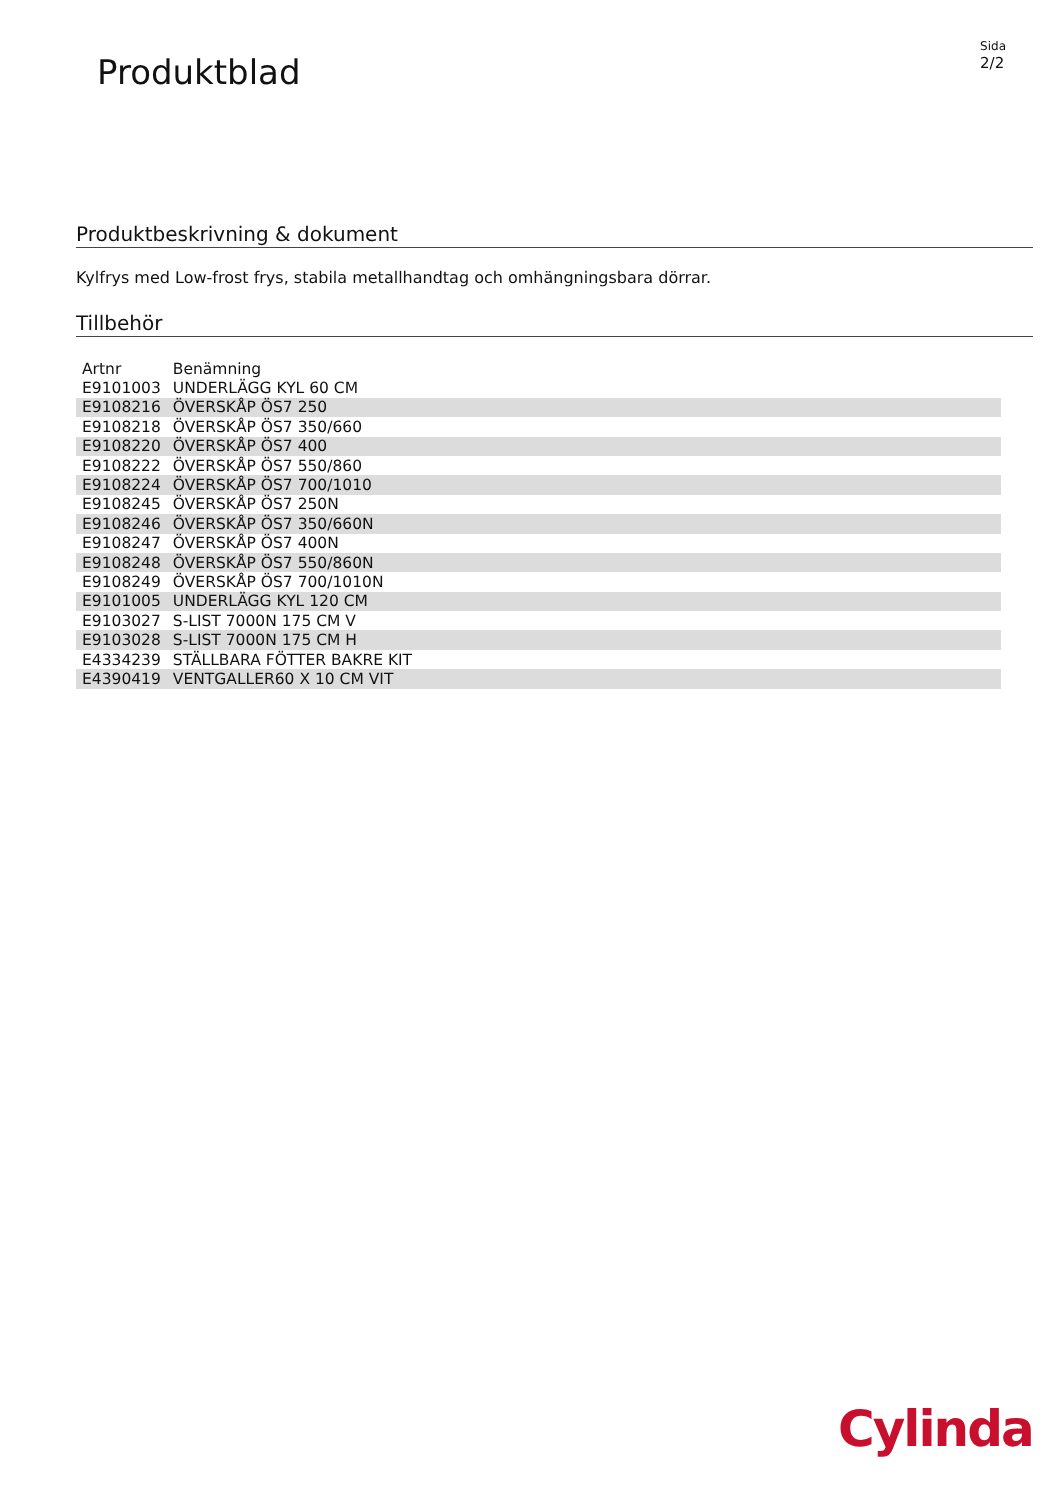Produktblad
Sida
2/2
Produktbeskrivning & dokument
Kylfrys med Low-frost frys, stabila metallhandtag och omhängningsbara dörrar.
Tillbehör
| Artnr | Benämning |
| --- | --- |
| E9101003 | UNDERLÄGG KYL 60 CM |
| E9108216 | ÖVERSKÅP ÖS7 250 |
| E9108218 | ÖVERSKÅP ÖS7 350/660 |
| E9108220 | ÖVERSKÅP ÖS7 400 |
| E9108222 | ÖVERSKÅP ÖS7 550/860 |
| E9108224 | ÖVERSKÅP ÖS7 700/1010 |
| E9108245 | ÖVERSKÅP ÖS7 250N |
| E9108246 | ÖVERSKÅP ÖS7 350/660N |
| E9108247 | ÖVERSKÅP ÖS7 400N |
| E9108248 | ÖVERSKÅP ÖS7 550/860N |
| E9108249 | ÖVERSKÅP ÖS7 700/1010N |
| E9101005 | UNDERLÄGG KYL 120 CM |
| E9103027 | S-LIST 7000N 175 CM V |
| E9103028 | S-LIST 7000N 175 CM H |
| E4334239 | STÄLLBARA FÖTTER BAKRE KIT |
| E4390419 | VENTGALLER60 X 10 CM VIT |
Cylinda